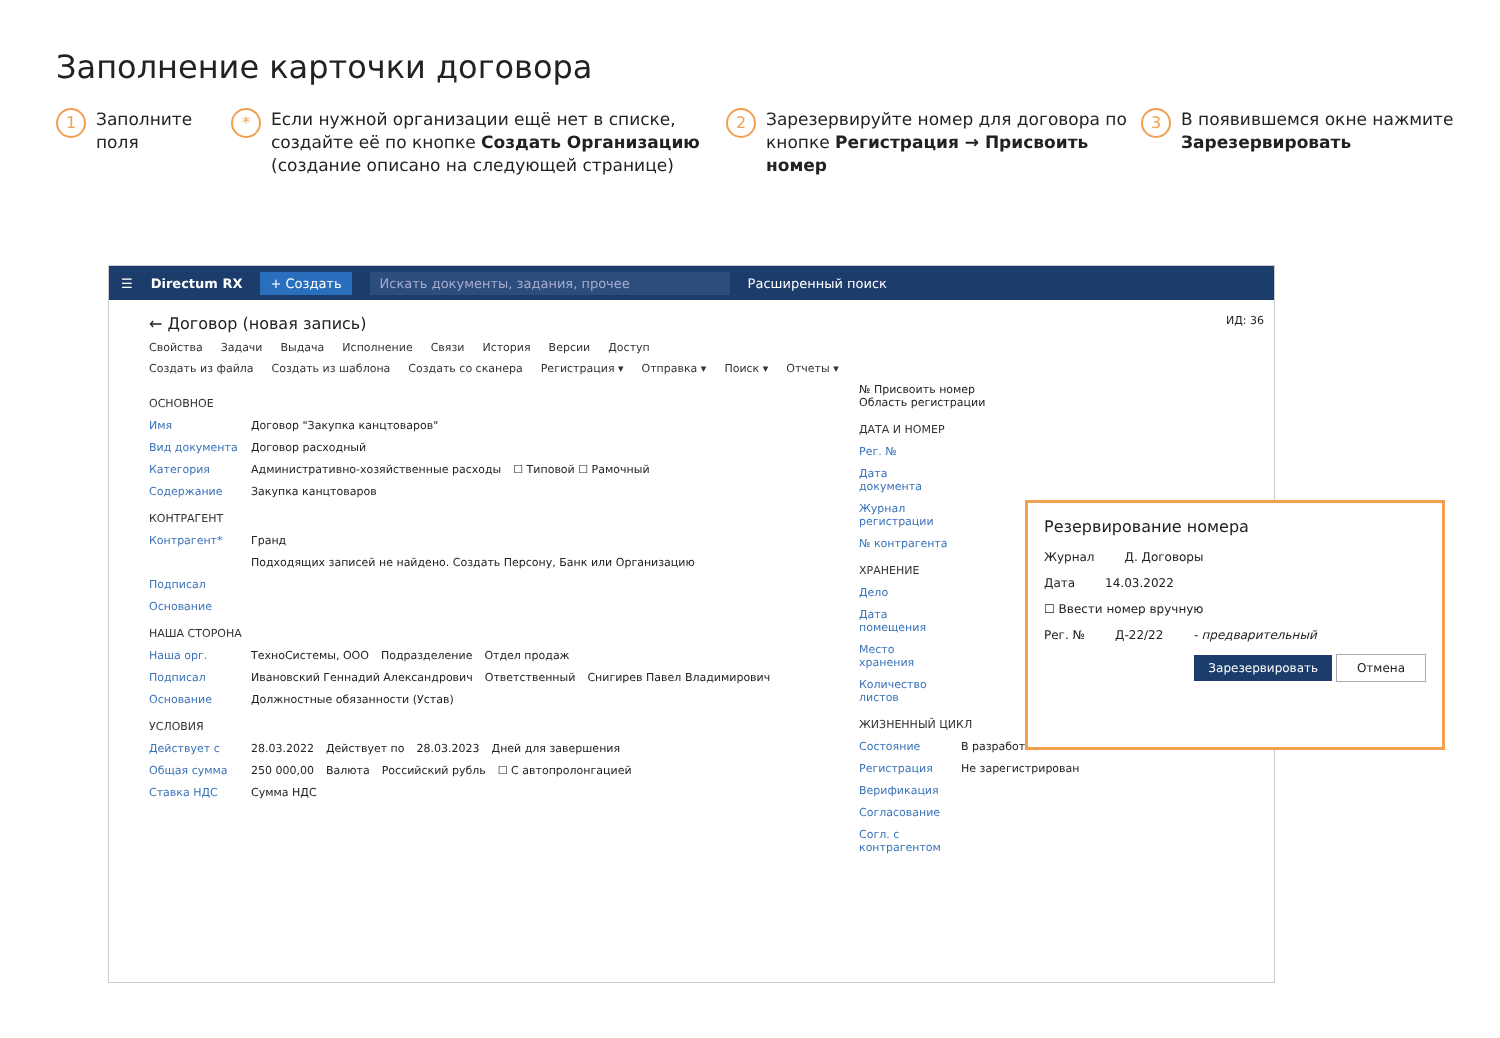Заполнение карточки договора
1
Заполните поля
*
Если нужной организации ещё нет в списке, создайте её по кнопке Создать Организацию (создание описано на следующей странице)
2
Зарезервируйте номер для договора по кнопке Регистрация → Присвоить номер
3
В появившемся окне нажмите Зарезервировать
☰ Directum RX + Создать Искать документы, задания, прочее Расширенный поиск
← Договор (новая запись) ИД: 36
Свойства Задачи Выдача Исполнение Связи История Версии Доступ
Создать из файла Создать из шаблона Создать со сканера Регистрация ▾ Отправка ▾ Поиск ▾ Отчеты ▾
ОСНОВНОЕ
Имя Договор "Закупка канцтоваров"
Вид документа Договор расходный
Категория Административно-хозяйственные расходы ☐ Типовой ☐ Рамочный
Содержание Закупка канцтоваров
КОНТРАГЕНТ
Контрагент* Гранд
Подходящих записей не найдено. Создать Персону, Банк или Организацию
Подписал
Основание
НАША СТОРОНА
Наша орг. ТехноСистемы, ООО Подразделение Отдел продаж
Подписал Ивановский Геннадий Александрович Ответственный Снигирев Павел Владимирович
Основание Должностные обязанности (Устав)
УСЛОВИЯ
Действует с 28.03.2022 Действует по 28.03.2023 Дней для завершения
Общая сумма 250 000,00 Валюта Российский рубль ☐ С автопролонгацией
Ставка НДС Сумма НДС
№ Присвоить номер
Область регистрации
ДАТА И НОМЕР
Рег. №
Дата документа
Журнал регистрации
№ контрагента
ХРАНЕНИЕ
Дело
Дата помещения
Место хранения
Количество листов
ЖИЗНЕННЫЙ ЦИКЛ
Состояние В разработке
Регистрация Не зарегистрирован
Верификация
Согласование
Согл. с контрагентом
Резервирование номера
Журнал Д. Договоры
Дата 14.03.2022
☐ Ввести номер вручную
Рег. № Д-22/22 - предварительный
Зарезервировать Отмена